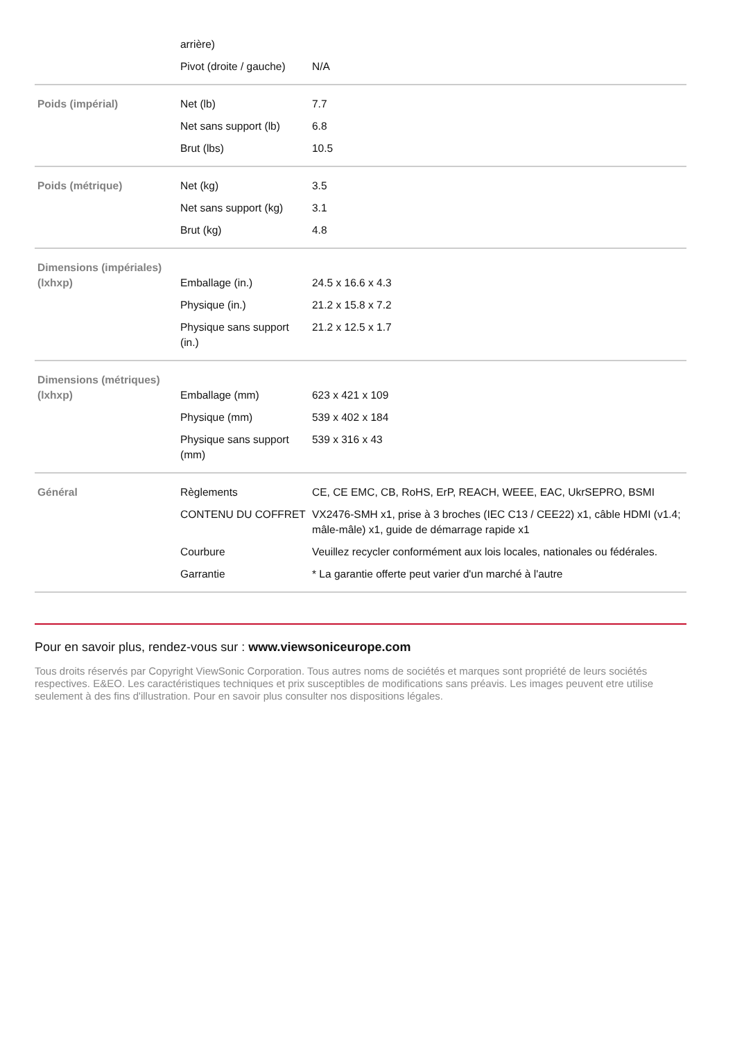| | arrière) | |
| | Pivot (droite / gauche) | N/A |
| Poids (impérial) | Net (lb) | 7.7 |
| | Net sans support (lb) | 6.8 |
| | Brut (lbs) | 10.5 |
| Poids (métrique) | Net (kg) | 3.5 |
| | Net sans support (kg) | 3.1 |
| | Brut (kg) | 4.8 |
| Dimensions (impériales) (lxhxp) | Emballage (in.) | 24.5 x 16.6 x 4.3 |
| | Physique (in.) | 21.2 x 15.8 x 7.2 |
| | Physique sans support (in.) | 21.2 x 12.5 x 1.7 |
| Dimensions (métriques) (lxhxp) | Emballage (mm) | 623 x 421 x 109 |
| | Physique (mm) | 539 x 402 x 184 |
| | Physique sans support (mm) | 539 x 316 x 43 |
| Général | Règlements | CE, CE EMC, CB, RoHS, ErP, REACH, WEEE, EAC, UkrSEPRO, BSMI |
| | CONTENU DU COFFRET | VX2476-SMH x1, prise à 3 broches (IEC C13 / CEE22) x1, câble HDMI (v1.4; mâle-mâle) x1, guide de démarrage rapide x1 |
| | Courbure | Veuillez recycler conformément aux lois locales, nationales ou fédérales. |
| | Garrantie | * La garantie offerte peut varier d'un marché à l'autre |
Pour en savoir plus, rendez-vous sur : www.viewsoniceurope.com
Tous droits réservés par Copyright ViewSonic Corporation. Tous autres noms de sociétés et marques sont propriété de leurs sociétés respectives. E&EO. Les caractéristiques techniques et prix susceptibles de modifications sans préavis. Les images peuvent etre utilise seulement à des fins d'illustration. Pour en savoir plus consulter nos dispositions légales.